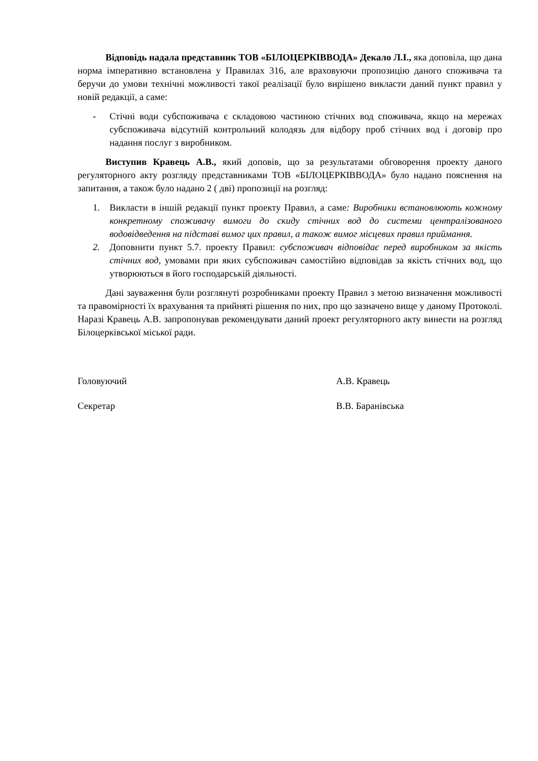Відповідь надала представник ТОВ «БІЛОЦЕРКІВВОДА» Декало Л.І., яка доповіла, що дана норма імперативно встановлена у Правилах 316, але враховуючи пропозицію даного споживача та беручи до умови технічні можливості такої реалізації було вирішено викласти даний пункт правил у новій редакції, а саме:
- Стічні води субспоживача є складовою частиною стічних вод споживача, якщо на мережах субспоживача відсутній контрольний колодязь для відбору проб стічних вод і договір про надання послуг з виробником.
Виступив Кравець А.В., який доповів, що за результатами обговорення проекту даного регуляторного акту розгляду представниками ТОВ «БІЛОЦЕРКІВВОДА» було надано пояснення на запитання, а також було надано 2 ( дві) пропозиції на розгляд:
1. Викласти в іншій редакції пункт проекту Правил, а саме: Виробники встановлюють кожному конкретному споживачу вимоги до скиду стічних вод до системи централізованого водовідведення на підставі вимог цих правил, а також вимог місцевих правил приймання.
2. Доповнити пункт 5.7. проекту Правил: субспоживач відповідає перед виробником за якість стічних вод, умовами при яких субспоживач самостійно відповідав за якість стічних вод, що утворюються в його господарській діяльності.
Дані зауваження були розглянуті розробниками проекту Правил з метою визначення можливості та правомірності їх врахування та прийняті рішення по них, про що зазначено вище у даному Протоколі. Наразі Кравець А.В. запропонував рекомендувати даний проект регуляторного акту винести на розгляд Білоцерківської міської ради.
Головуючий А.В. Кравець
Секретар В.В. Баранівська